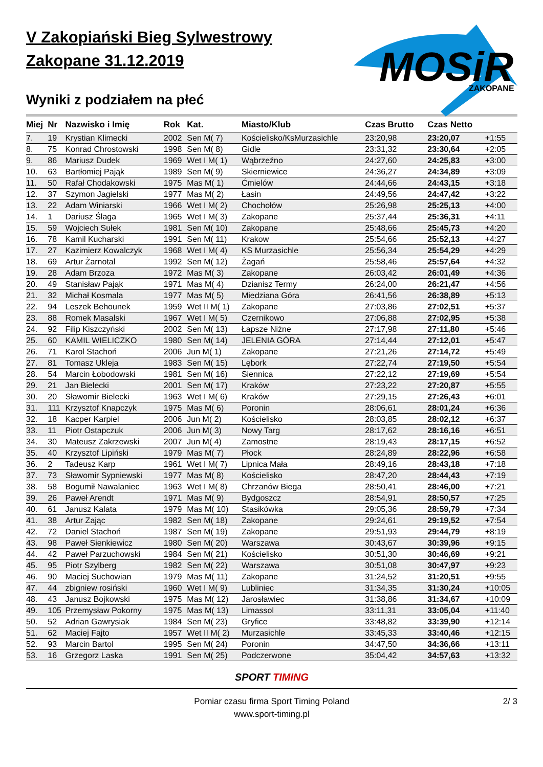V Zakopiański Bieg Sylwestrowy
Zakopane 31.12.2019
MOSiR
ZAKOPANE
Wyniki z podziałem na płeć
| Miej | Nr | Nazwisko i Imię | Rok | Kat. | Miasto/Klub | Czas Brutto | Czas Netto | |
| --- | --- | --- | --- | --- | --- | --- | --- | --- |
| 7. | 19 | Krystian Klimecki | 2002 | Sen M( 7) | Kościelisko/KsMurzasichle | 23:20,98 | 23:20,07 | +1:55 |
| 8. | 75 | Konrad Chrostowski | 1998 | Sen M( 8) | Gidle | 23:31,32 | 23:30,64 | +2:05 |
| 9. | 86 | Mariusz Dudek | 1969 | Wet I M( 1) | Wąbrzeźno | 24:27,60 | 24:25,83 | +3:00 |
| 10. | 63 | Bartłomiej Pająk | 1989 | Sen M( 9) | Skierniewice | 24:36,27 | 24:34,89 | +3:09 |
| 11. | 50 | Rafał Chodakowski | 1975 | Mas M( 1) | Ćmielów | 24:44,66 | 24:43,15 | +3:18 |
| 12. | 37 | Szymon Jagielski | 1977 | Mas M( 2) | Łasin | 24:49,56 | 24:47,42 | +3:22 |
| 13. | 22 | Adam Winiarski | 1966 | Wet I M( 2) | Chochołów | 25:26,98 | 25:25,13 | +4:00 |
| 14. | 1 | Dariusz Ślaga | 1965 | Wet I M( 3) | Zakopane | 25:37,44 | 25:36,31 | +4:11 |
| 15. | 59 | Wojciech Sułek | 1981 | Sen M( 10) | Zakopane | 25:48,66 | 25:45,73 | +4:20 |
| 16. | 78 | Kamil Kucharski | 1991 | Sen M( 11) | Krakow | 25:54,66 | 25:52,13 | +4:27 |
| 17. | 27 | Kazimierz Kowalczyk | 1968 | Wet I M( 4) | KS Murzasichle | 25:56,34 | 25:54,29 | +4:29 |
| 18. | 69 | Artur Żarnotal | 1992 | Sen M( 12) | Żagań | 25:58,46 | 25:57,64 | +4:32 |
| 19. | 28 | Adam Brzoza | 1972 | Mas M( 3) | Zakopane | 26:03,42 | 26:01,49 | +4:36 |
| 20. | 49 | Stanisław Pająk | 1971 | Mas M( 4) | Dzianisz Termy | 26:24,00 | 26:21,47 | +4:56 |
| 21. | 32 | Michał Kosmala | 1977 | Mas M( 5) | Miedziana Góra | 26:41,56 | 26:38,89 | +5:13 |
| 22. | 94 | Leszek Behounek | 1959 | Wet II M( 1) | Zakopane | 27:03,86 | 27:02,51 | +5:37 |
| 23. | 88 | Romek Masalski | 1967 | Wet I M( 5) | Czernikowo | 27:06,88 | 27:02,95 | +5:38 |
| 24. | 92 | Filip Kiszczyński | 2002 | Sen M( 13) | Łapsze Niżne | 27:17,98 | 27:11,80 | +5:46 |
| 25. | 60 | KAMIL WIELICZKO | 1980 | Sen M( 14) | JELENIA GÓRA | 27:14,44 | 27:12,01 | +5:47 |
| 26. | 71 | Karol Stachoń | 2006 | Jun M( 1) | Zakopane | 27:21,26 | 27:14,72 | +5:49 |
| 27. | 81 | Tomasz Ukleja | 1983 | Sen M( 15) | Lębork | 27:22,74 | 27:19,50 | +5:54 |
| 28. | 54 | Marcin Łobodowski | 1981 | Sen M( 16) | Siennica | 27:22,12 | 27:19,69 | +5:54 |
| 29. | 21 | Jan Bielecki | 2001 | Sen M( 17) | Kraków | 27:23,22 | 27:20,87 | +5:55 |
| 30. | 20 | Sławomir Bielecki | 1963 | Wet I M( 6) | Kraków | 27:29,15 | 27:26,43 | +6:01 |
| 31. | 111 | Krzysztof Knapczyk | 1975 | Mas M( 6) | Poronin | 28:06,61 | 28:01,24 | +6:36 |
| 32. | 18 | Kacper Karpiel | 2006 | Jun M( 2) | Kościelisko | 28:03,85 | 28:02,12 | +6:37 |
| 33. | 11 | Piotr Ostapczuk | 2006 | Jun M( 3) | Nowy Targ | 28:17,62 | 28:16,16 | +6:51 |
| 34. | 30 | Mateusz Zakrzewski | 2007 | Jun M( 4) | Zamostne | 28:19,43 | 28:17,15 | +6:52 |
| 35. | 40 | Krzysztof Lipiński | 1979 | Mas M( 7) | Płock | 28:24,89 | 28:22,96 | +6:58 |
| 36. | 2 | Tadeusz Karp | 1961 | Wet I M( 7) | Lipnica Mała | 28:49,16 | 28:43,18 | +7:18 |
| 37. | 73 | Sławomir Sypniewski | 1977 | Mas M( 8) | Kościelisko | 28:47,20 | 28:44,43 | +7:19 |
| 38. | 58 | Bogumił Nawalaniec | 1963 | Wet I M( 8) | Chrzanów Biega | 28:50,41 | 28:46,00 | +7:21 |
| 39. | 26 | Paweł Arendt | 1971 | Mas M( 9) | Bydgoszcz | 28:54,91 | 28:50,57 | +7:25 |
| 40. | 61 | Janusz Kalata | 1979 | Mas M( 10) | Stasikówka | 29:05,36 | 28:59,79 | +7:34 |
| 41. | 38 | Artur Zając | 1982 | Sen M( 18) | Zakopane | 29:24,61 | 29:19,52 | +7:54 |
| 42. | 72 | Daniel Stachoń | 1987 | Sen M( 19) | Zakopane | 29:51,93 | 29:44,79 | +8:19 |
| 43. | 98 | Paweł Sienkiewicz | 1980 | Sen M( 20) | Warszawa | 30:43,67 | 30:39,96 | +9:15 |
| 44. | 42 | Paweł Parzuchowski | 1984 | Sen M( 21) | Kościelisko | 30:51,30 | 30:46,69 | +9:21 |
| 45. | 95 | Piotr Szylberg | 1982 | Sen M( 22) | Warszawa | 30:51,08 | 30:47,97 | +9:23 |
| 46. | 90 | Maciej Suchowian | 1979 | Mas M( 11) | Zakopane | 31:24,52 | 31:20,51 | +9:55 |
| 47. | 44 | zbigniew rosiński | 1960 | Wet I M( 9) | Lubliniec | 31:34,35 | 31:30,24 | +10:05 |
| 48. | 43 | Janusz Bojkowski | 1975 | Mas M( 12) | Jarosławiec | 31:38,86 | 31:34,67 | +10:09 |
| 49. | 105 | Przemysław Pokorny | 1975 | Mas M( 13) | Limassol | 33:11,31 | 33:05,04 | +11:40 |
| 50. | 52 | Adrian Gawrysiak | 1984 | Sen M( 23) | Gryfice | 33:48,82 | 33:39,90 | +12:14 |
| 51. | 62 | Maciej Fajto | 1957 | Wet II M( 2) | Murzasichle | 33:45,33 | 33:40,46 | +12:15 |
| 52. | 93 | Marcin Bartol | 1995 | Sen M( 24) | Poronin | 34:47,50 | 34:36,66 | +13:11 |
| 53. | 16 | Grzegorz Laska | 1991 | Sen M( 25) | Podczerwone | 35:04,42 | 34:57,63 | +13:32 |
SPORT TIMING
Pomiar czasu firma Sport Timing Poland
www.sport-timing.pl
2/ 3